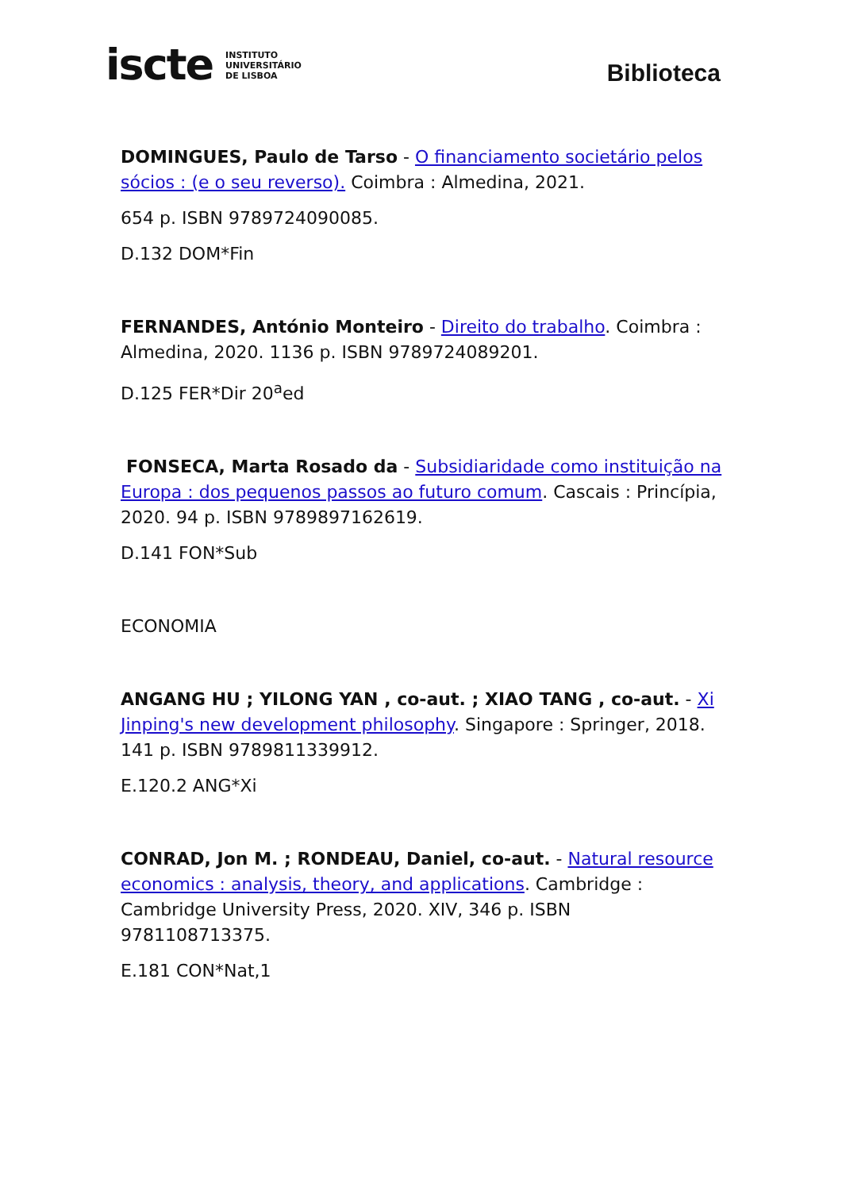iscte INSTITUTO
UNIVERSITÁRIO
DE LISBOA
Biblioteca
DOMINGUES, Paulo de Tarso - O financiamento societário pelos sócios : (e o seu reverso). Coimbra : Almedina, 2021.
654 p. ISBN 9789724090085.
D.132 DOM*Fin
FERNANDES, António Monteiro - Direito do trabalho. Coimbra : Almedina, 2020. 1136 p. ISBN 9789724089201.
D.125 FER*Dir 20<sup>a</sup>ed
FONSECA, Marta Rosado da - Subsidiaridade como instituição na Europa : dos pequenos passos ao futuro comum. Cascais : Princípia, 2020. 94 p. ISBN 9789897162619.
D.141 FON*Sub
ECONOMIA
ANGANG HU ; YILONG YAN , co-aut. ; XIAO TANG , co-aut. - Xi Jinping's new development philosophy. Singapore : Springer, 2018. 141 p. ISBN 9789811339912.
E.120.2 ANG*Xi
CONRAD, Jon M. ; RONDEAU, Daniel, co-aut. - Natural resource economics : analysis, theory, and applications. Cambridge : Cambridge University Press, 2020. XIV, 346 p. ISBN 9781108713375.
E.181 CON*Nat,1